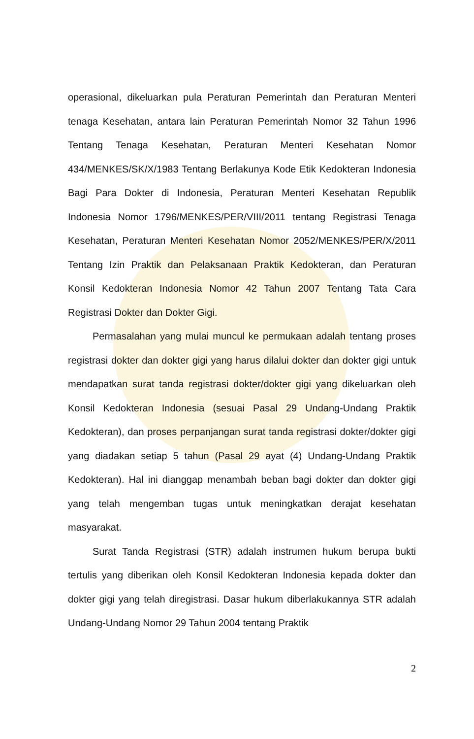operasional, dikeluarkan pula Peraturan Pemerintah dan Peraturan Menteri tenaga Kesehatan, antara lain Peraturan Pemerintah Nomor 32 Tahun 1996 Tentang Tenaga Kesehatan, Peraturan Menteri Kesehatan Nomor 434/MENKES/SK/X/1983 Tentang Berlakunya Kode Etik Kedokteran Indonesia Bagi Para Dokter di Indonesia, Peraturan Menteri Kesehatan Republik Indonesia Nomor 1796/MENKES/PER/VIII/2011 tentang Registrasi Tenaga Kesehatan, Peraturan Menteri Kesehatan Nomor 2052/MENKES/PER/X/2011 Tentang Izin Praktik dan Pelaksanaan Praktik Kedokteran, dan Peraturan Konsil Kedokteran Indonesia Nomor 42 Tahun 2007 Tentang Tata Cara Registrasi Dokter dan Dokter Gigi.
Permasalahan yang mulai muncul ke permukaan adalah tentang proses registrasi dokter dan dokter gigi yang harus dilalui dokter dan dokter gigi untuk mendapatkan surat tanda registrasi dokter/dokter gigi yang dikeluarkan oleh Konsil Kedokteran Indonesia (sesuai Pasal 29 Undang-Undang Praktik Kedokteran), dan proses perpanjangan surat tanda registrasi dokter/dokter gigi yang diadakan setiap 5 tahun (Pasal 29 ayat (4) Undang-Undang Praktik Kedokteran). Hal ini dianggap menambah beban bagi dokter dan dokter gigi yang telah mengemban tugas untuk meningkatkan derajat kesehatan masyarakat.
Surat Tanda Registrasi (STR) adalah instrumen hukum berupa bukti tertulis yang diberikan oleh Konsil Kedokteran Indonesia kepada dokter dan dokter gigi yang telah diregistrasi. Dasar hukum diberlakukannya STR adalah Undang-Undang Nomor 29 Tahun 2004 tentang Praktik
2